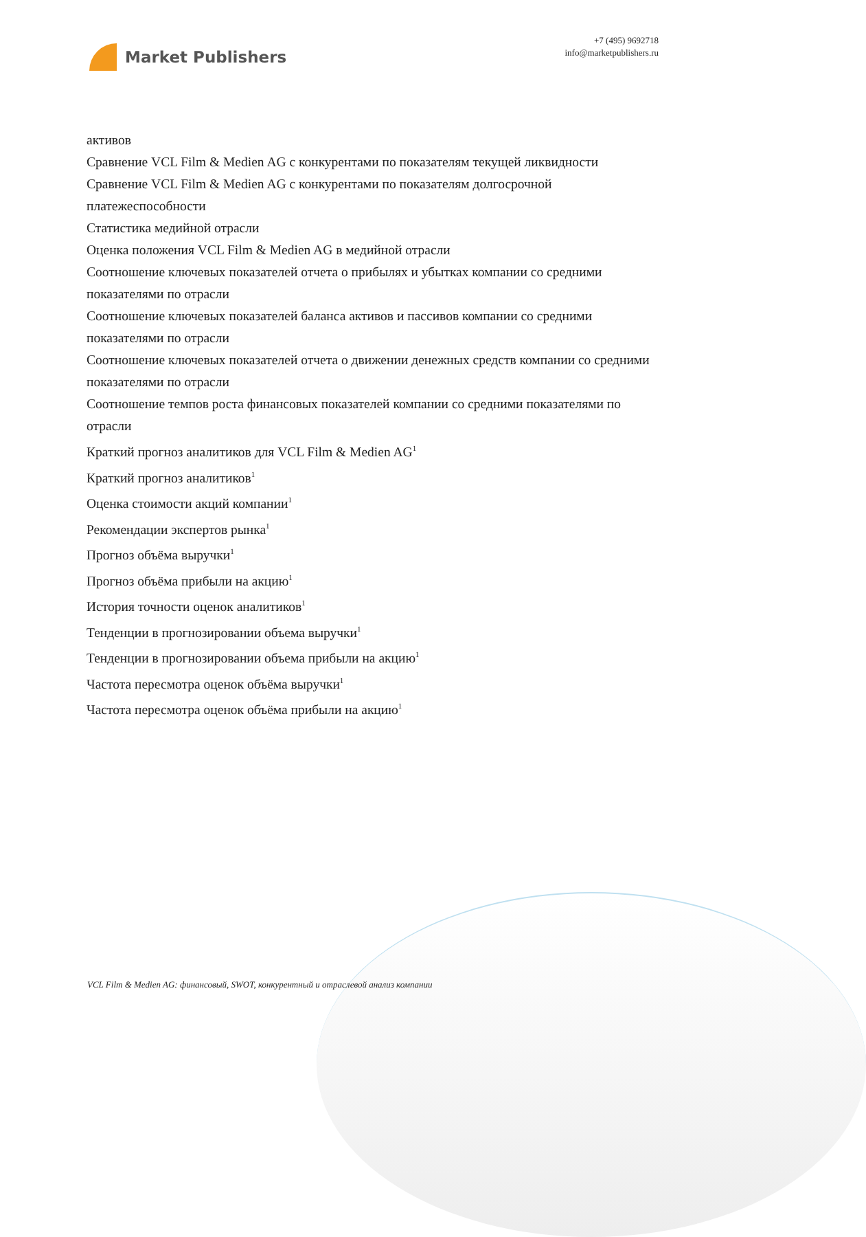Market Publishers
+7 (495) 9692718
info@marketpublishers.ru
активов
Сравнение VCL Film & Medien AG с конкурентами по показателям текущей ликвидности
Сравнение VCL Film & Medien AG с конкурентами по показателям долгосрочной платежеспособности
Статистика медийной отрасли
Оценка положения VCL Film & Medien AG в медийной отрасли
Соотношение ключевых показателей отчета о прибылях и убытках компании со средними показателями по отрасли
Соотношение ключевых показателей баланса активов и пассивов компании со средними показателями по отрасли
Соотношение ключевых показателей отчета о движении денежных средств компании со средними показателями по отрасли
Соотношение темпов роста финансовых показателей компании со средними показателями по отрасли
Краткий прогноз аналитиков для VCL Film & Medien AG<sup>1</sup>
Краткий прогноз аналитиков<sup>1</sup>
Оценка стоимости акций компании<sup>1</sup>
Рекомендации экспертов рынка<sup>1</sup>
Прогноз объёма выручки<sup>1</sup>
Прогноз объёма прибыли на акцию<sup>1</sup>
История точности оценок аналитиков<sup>1</sup>
Тенденции в прогнозировании объема выручки<sup>1</sup>
Тенденции в прогнозировании объема прибыли на акцию<sup>1</sup>
Частота пересмотра оценок объёма выручки<sup>1</sup>
Частота пересмотра оценок объёма прибыли на акцию<sup>1</sup>
VCL Film & Medien AG: финансовый, SWOT, конкурентный и отраслевой анализ компании